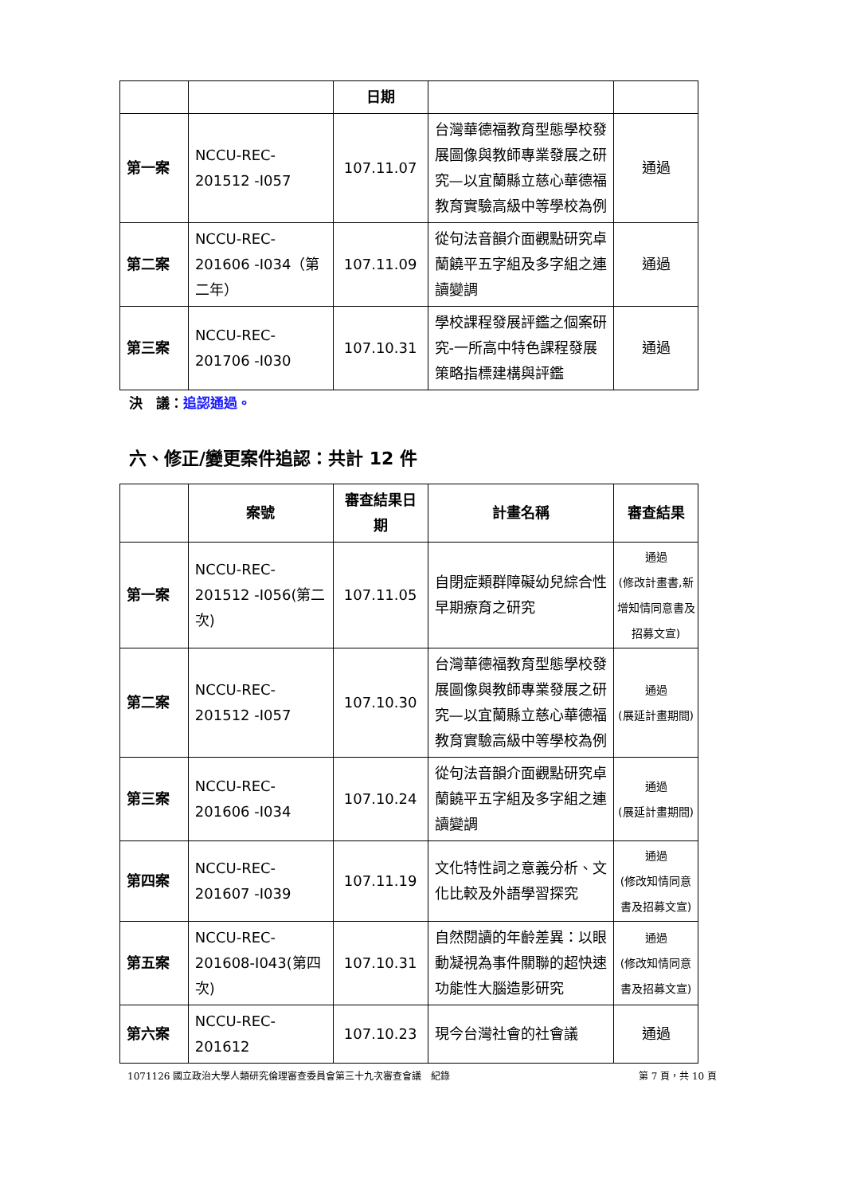| | | 日期 | | |
| --- | --- | --- | --- | --- |
| 第一案 | NCCU-REC-201512 -I057 | 107.11.07 | 台灣華德福教育型態學校發展圖像與教師專業發展之研究—以宜蘭縣立慈心華德福教育實驗高級中等學校為例 | 通過 |
| 第二案 | NCCU-REC-201606 -I034（第二年） | 107.11.09 | 從句法音韻介面觀點研究卓蘭饒平五字組及多字組之連讀變調 | 通過 |
| 第三案 | NCCU-REC-201706 -I030 | 107.10.31 | 學校課程發展評鑑之個案研究-一所高中特色課程發展策略指標建構與評鑑 | 通過 |
決　議：追認通過。
六、修正/變更案件追認：共計 12 件
| | 案號 | 審查結果日期 | 計畫名稱 | 審查結果 |
| --- | --- | --- | --- | --- |
| 第一案 | NCCU-REC-201512 -I056(第二次) | 107.11.05 | 自閉症類群障礙幼兒綜合性早期療育之研究 | 通過 (修改計畫書,新增知情同意書及招募文宣) |
| 第二案 | NCCU-REC-201512 -I057 | 107.10.30 | 台灣華德福教育型態學校發展圖像與教師專業發展之研究—以宜蘭縣立慈心華德福教育實驗高級中等學校為例 | 通過 (展延計畫期間) |
| 第三案 | NCCU-REC-201606 -I034 | 107.10.24 | 從句法音韻介面觀點研究卓蘭饒平五字組及多字組之連讀變調 | 通過 (展延計畫期間) |
| 第四案 | NCCU-REC-201607 -I039 | 107.11.19 | 文化特性詞之意義分析、文化比較及外語學習探究 | 通過 (修改知情同意書及招募文宣) |
| 第五案 | NCCU-REC-201608-I043(第四次) | 107.10.31 | 自然閱讀的年齡差異：以眼動凝視為事件關聯的超快速功能性大腦造影研究 | 通過 (修改知情同意書及招募文宣) |
| 第六案 | NCCU-REC-201612 | 107.10.23 | 現今台灣社會的社會議 | 通過 |
1071126 國立政治大學人類研究倫理審查委員會第三十九次審查會議　紀錄 第 7 頁，共 10 頁